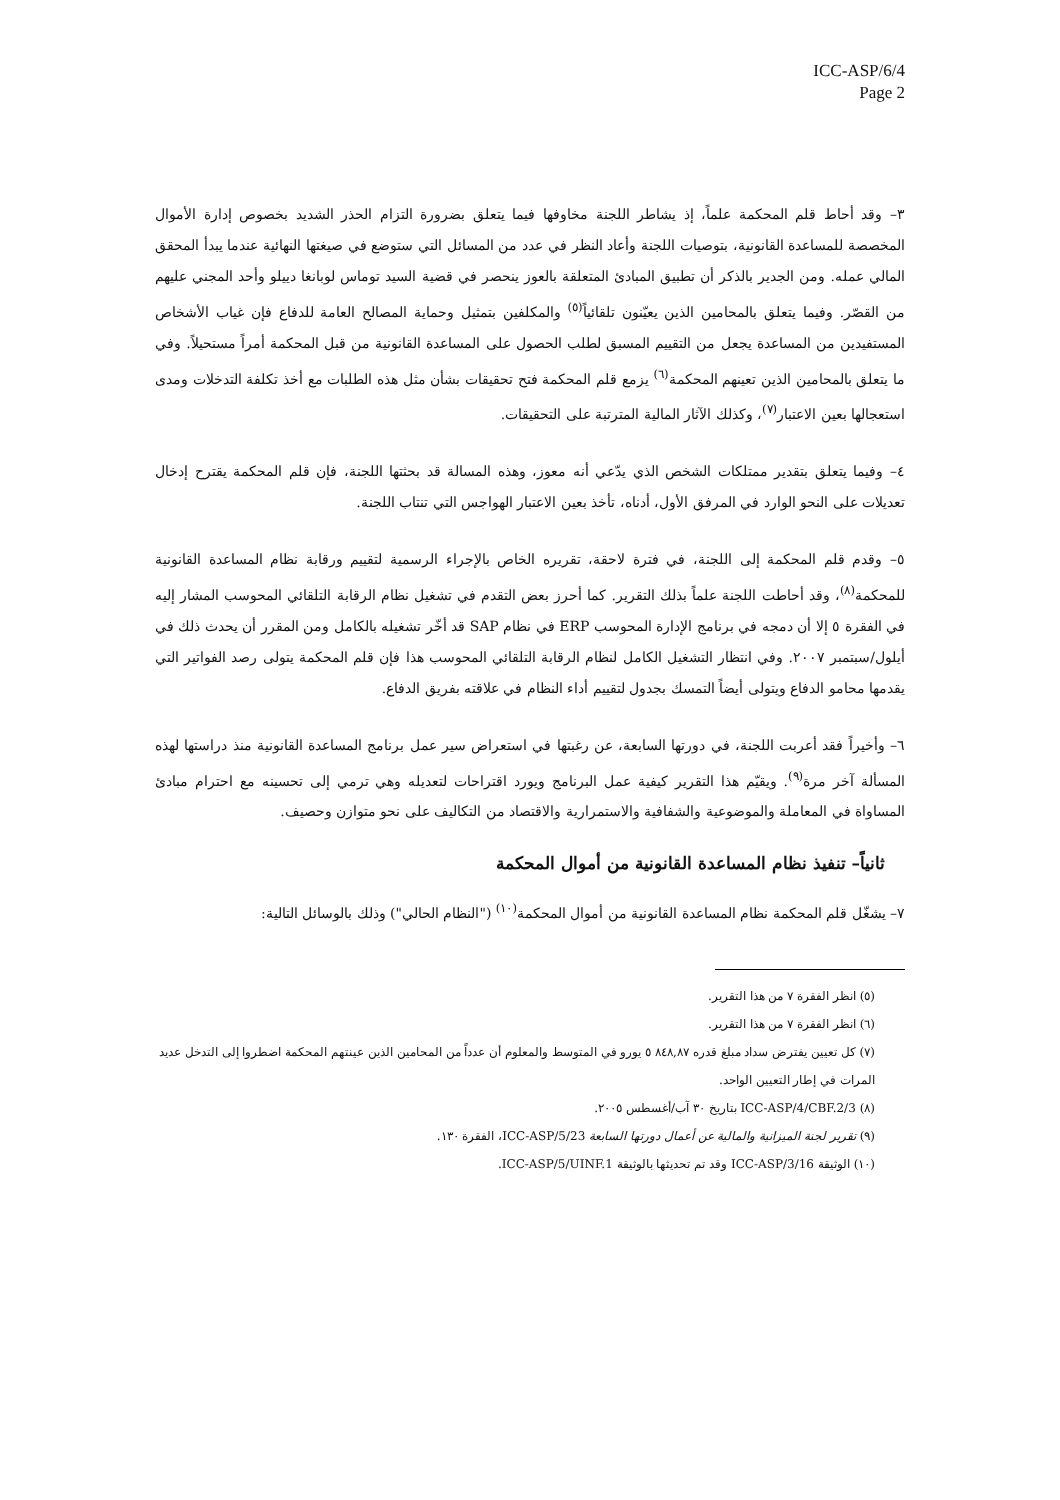ICC-ASP/6/4
Page 2
٣– وقد أحاط قلم المحكمة علماً، إذ يشاطر اللجنة مخاوفها فيما يتعلق بضرورة التزام الحذر الشديد بخصوص إدارة الأموال المخصصة للمساعدة القانونية، بتوصيات اللجنة وأعاد النظر في عدد من المسائل التي ستوضع في صيغتها النهائية عندما يبدأ المحقق المالي عمله. ومن الجدير بالذكر أن تطبيق المبادئ المتعلقة بالعوز ينحصر في قضية السيد توماس لوبانغا دييلو وأحد المجني عليهم من القصّر. وفيما يتعلق بالمحامين الذين يعيّنون تلقائياً<sup>(٥)</sup> والمكلفين بتمثيل وحماية المصالح العامة للدفاع فإن غياب الأشخاص المستفيدين من المساعدة يجعل من التقييم المسبق لطلب الحصول على المساعدة القانونية من قبل المحكمة أمراً مستحيلاً. وفي ما يتعلق بالمحامين الذين تعينهم المحكمة<sup>(٦)</sup> يزمع قلم المحكمة فتح تحقيقات بشأن مثل هذه الطلبات مع أخذ تكلفة التدخلات ومدى استعجالها بعين الاعتبار<sup>(٧)</sup>، وكذلك الآثار المالية المترتبة على التحقيقات.
٤– وفيما يتعلق بتقدير ممتلكات الشخص الذي يدّعي أنه معوز، وهذه المسالة قد بحثتها اللجنة، فإن قلم المحكمة يقترح إدخال تعديلات على النحو الوارد في المرفق الأول، أدناه، تأخذ بعين الاعتبار الهواجس التي تنتاب اللجنة.
٥– وقدم قلم المحكمة إلى اللجنة، في فترة لاحقة، تقريره الخاص بالإجراء الرسمية لتقييم ورقابة نظام المساعدة القانونية للمحكمة<sup>(٨)</sup>، وقد أحاطت اللجنة علماً بذلك التقرير. كما أحرز بعض التقدم في تشغيل نظام الرقابة التلقائي المحوسب المشار إليه في الفقرة ٥ إلا أن دمجه في برنامج الإدارة المحوسب ERP في نظام SAP قد أخّر تشغيله بالكامل ومن المقرر أن يحدث ذلك في أيلول/سبتمبر ٢٠٠٧. وفي انتظار التشغيل الكامل لنظام الرقابة التلقائي المحوسب هذا فإن قلم المحكمة يتولى رصد الفواتير التي يقدمها محامو الدفاع ويتولى أيضاً التمسك بجدول لتقييم أداء النظام في علاقته بفريق الدفاع.
٦– وأخيراً فقد أعربت اللجنة، في دورتها السابعة، عن رغبتها في استعراض سير عمل برنامج المساعدة القانونية منذ دراستها لهذه المسألة آخر مرة<sup>(٩)</sup>. ويقيّم هذا التقرير كيفية عمل البرنامج ويورد اقتراحات لتعديله وهي ترمي إلى تحسينه مع احترام مبادئ المساواة في المعاملة والموضوعية والشفافية والاستمرارية والاقتصاد من التكاليف على نحو متوازن وحصيف.
ثانياً– تنفيذ نظام المساعدة القانونية من أموال المحكمة
٧– يشغّل قلم المحكمة نظام المساعدة القانونية من أموال المحكمة<sup>(١٠)</sup> ("النظام الحالي") وذلك بالوسائل التالية:
(٥) انظر الفقرة ٧ من هذا التقرير.
(٦) انظر الفقرة ٧ من هذا التقرير.
(٧) كل تعيين يفترض سداد مبلغ قدره ٨٤٨,٨٧ ٥ يورو في المتوسط والمعلوم أن عدداً من المحامين الذين عينتهم المحكمة اضطروا إلى التدخل عديد المرات في إطار التعيين الواحد.
(٨) ICC-ASP/4/CBF.2/3 بتاريخ ٣٠ آب/أغسطس ٢٠٠٥.
(٩) تقرير لجنة الميزانية والمالية عن أعمال دورتها السابعة ICC-ASP/5/23، الفقرة ١٣٠.
(١٠) الوثيقة ICC-ASP/3/16 وقد تم تحديثها بالوثيقة ICC-ASP/5/UINF.1.